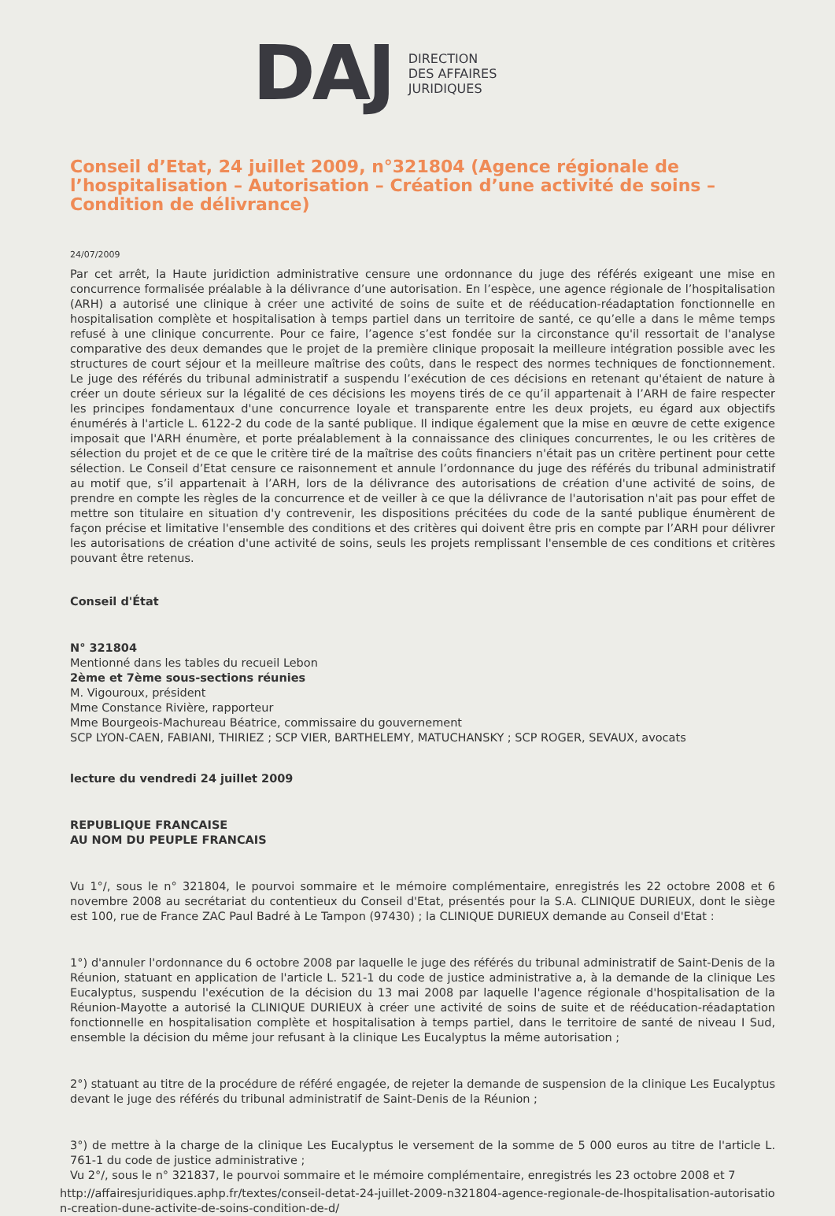DAJ
DIRECTION
DES AFFAIRES
JURIDIQUES
Conseil d’Etat, 24 juillet 2009, n°321804 (Agence régionale de l’hospitalisation – Autorisation – Création d’une activité de soins – Condition de délivrance)
24/07/2009
Par cet arrêt, la Haute juridiction administrative censure une ordonnance du juge des référés exigeant une mise en concurrence formalisée préalable à la délivrance d’une autorisation. En l’espèce, une agence régionale de l’hospitalisation (ARH) a autorisé une clinique à créer une activité de soins de suite et de rééducation-réadaptation fonctionnelle en hospitalisation complète et hospitalisation à temps partiel dans un territoire de santé, ce qu’elle a dans le même temps refusé à une clinique concurrente. Pour ce faire, l’agence s’est fondée sur la circonstance qu'il ressortait de l'analyse comparative des deux demandes que le projet de la première clinique proposait la meilleure intégration possible avec les structures de court séjour et la meilleure maîtrise des coûts, dans le respect des normes techniques de fonctionnement. Le juge des référés du tribunal administratif a suspendu l’exécution de ces décisions en retenant qu'étaient de nature à créer un doute sérieux sur la légalité de ces décisions les moyens tirés de ce qu’il appartenait à l’ARH de faire respecter les principes fondamentaux d'une concurrence loyale et transparente entre les deux projets, eu égard aux objectifs énumérés à l'article L. 6122-2 du code de la santé publique. Il indique également que la mise en œuvre de cette exigence imposait que l'ARH énumère, et porte préalablement à la connaissance des cliniques concurrentes, le ou les critères de sélection du projet et de ce que le critère tiré de la maîtrise des coûts financiers n'était pas un critère pertinent pour cette sélection. Le Conseil d’Etat censure ce raisonnement et annule l’ordonnance du juge des référés du tribunal administratif au motif que, s’il appartenait à l’ARH, lors de la délivrance des autorisations de création d'une activité de soins, de prendre en compte les règles de la concurrence et de veiller à ce que la délivrance de l'autorisation n'ait pas pour effet de mettre son titulaire en situation d'y contrevenir, les dispositions précitées du code de la santé publique énumèrent de façon précise et limitative l'ensemble des conditions et des critères qui doivent être pris en compte par l’ARH pour délivrer les autorisations de création d'une activité de soins, seuls les projets remplissant l'ensemble de ces conditions et critères pouvant être retenus.
Conseil d'État
N° 321804
Mentionné dans les tables du recueil Lebon
2ème et 7ème sous-sections réunies
M. Vigouroux, président
Mme Constance Rivière, rapporteur
Mme Bourgeois-Machureau Béatrice, commissaire du gouvernement
SCP LYON-CAEN, FABIANI, THIRIEZ ; SCP VIER, BARTHELEMY, MATUCHANSKY ; SCP ROGER, SEVAUX, avocats
lecture du vendredi 24 juillet 2009
REPUBLIQUE FRANCAISE
AU NOM DU PEUPLE FRANCAIS
Vu 1°/, sous le n° 321804, le pourvoi sommaire et le mémoire complémentaire, enregistrés les 22 octobre 2008 et 6 novembre 2008 au secrétariat du contentieux du Conseil d'Etat, présentés pour la S.A. CLINIQUE DURIEUX, dont le siège est 100, rue de France ZAC Paul Badré à Le Tampon (97430) ; la CLINIQUE DURIEUX demande au Conseil d'Etat :
1°) d'annuler l'ordonnance du 6 octobre 2008 par laquelle le juge des référés du tribunal administratif de Saint-Denis de la Réunion, statuant en application de l'article L. 521-1 du code de justice administrative a, à la demande de la clinique Les Eucalyptus, suspendu l'exécution de la décision du 13 mai 2008 par laquelle l'agence régionale d'hospitalisation de la Réunion-Mayotte a autorisé la CLINIQUE DURIEUX à créer une activité de soins de suite et de rééducation-réadaptation fonctionnelle en hospitalisation complète et hospitalisation à temps partiel, dans le territoire de santé de niveau I Sud, ensemble la décision du même jour refusant à la clinique Les Eucalyptus la même autorisation ;
2°) statuant au titre de la procédure de référé engagée, de rejeter la demande de suspension de la clinique Les Eucalyptus devant le juge des référés du tribunal administratif de Saint-Denis de la Réunion ;
3°) de mettre à la charge de la clinique Les Eucalyptus le versement de la somme de 5 000 euros au titre de l'article L. 761-1 du code de justice administrative ;
Vu 2°/, sous le n° 321837, le pourvoi sommaire et le mémoire complémentaire, enregistrés les 23 octobre 2008 et 7
http://affairesjuridiques.aphp.fr/textes/conseil-detat-24-juillet-2009-n321804-agence-regionale-de-lhospitalisation-autorisatio n-creation-dune-activite-de-soins-condition-de-d/